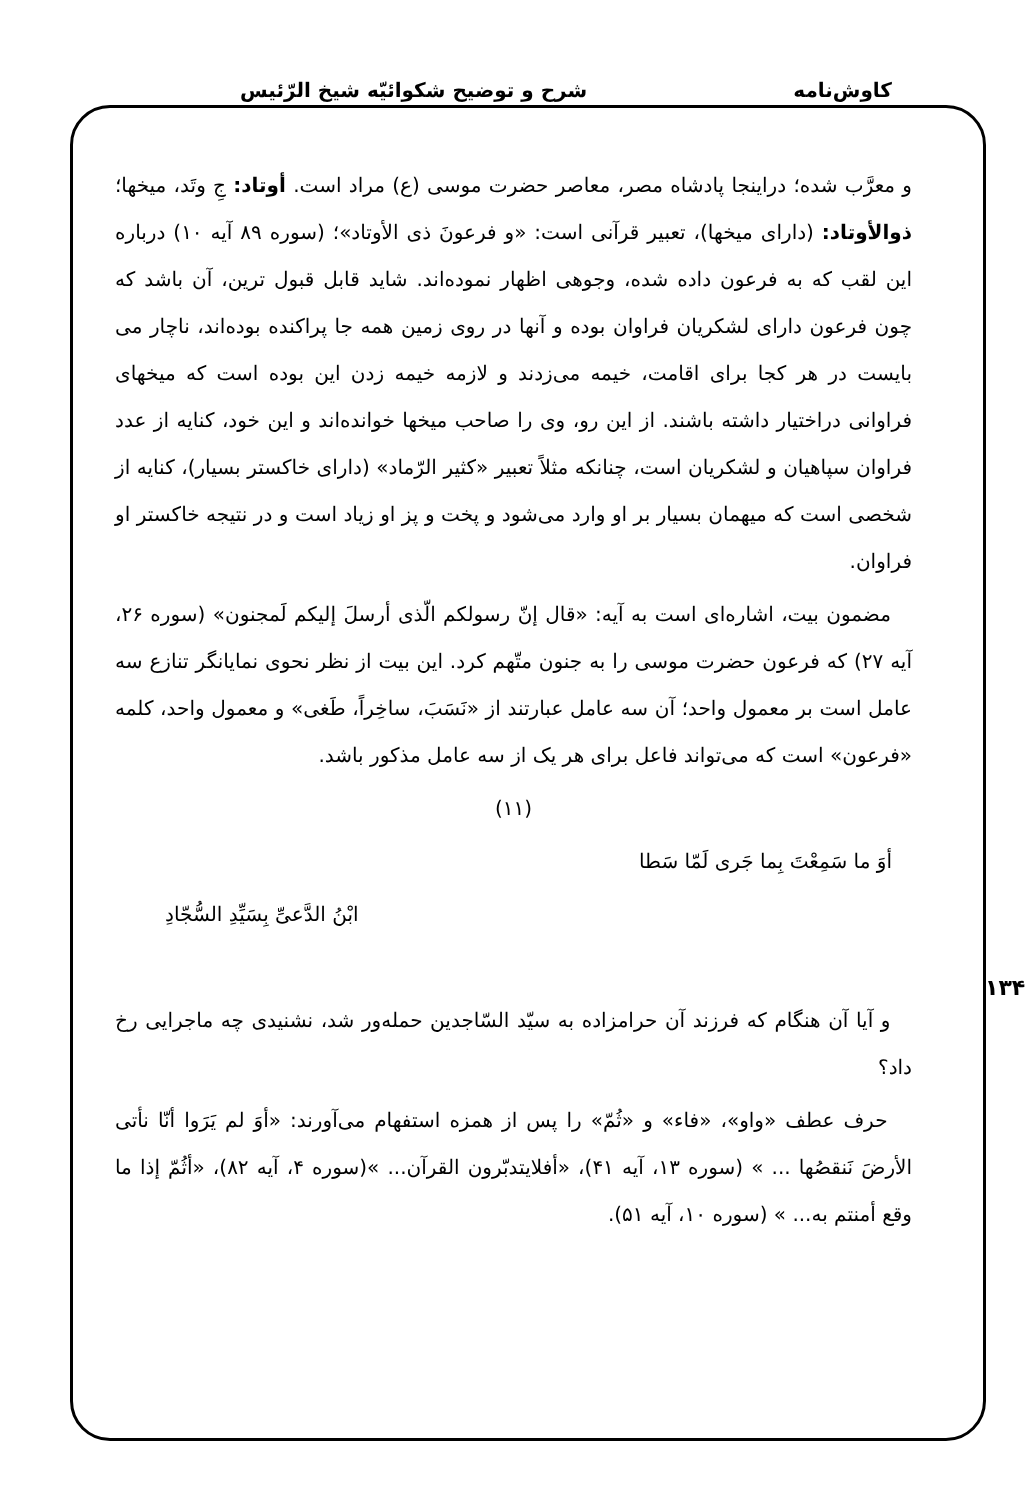کاوش‌نامه شرح و توضیح شکوائیّه شیخ الرّئیس
۱۳۴
و معرَّب شده؛ دراینجا پادشاه مصر، معاصر حضرت موسی (ع) مراد است. أوتاد: جِ وتَد، میخها؛ ذوالأوتاد: (دارای میخها)، تعبیر قرآنی است: «و فرعونَ ذی الأوتاد»؛ (سوره ۸۹ آیه ۱۰) درباره این لقب که به فرعون داده شده، وجوهی اظهار نموده‌اند. شاید قابل قبول ترین، آن باشد که چون فرعون دارای لشکریان فراوان بوده و آنها در روی زمین همه جا پراکنده بوده‌اند، ناچار می بایست در هر کجا برای اقامت، خیمه می‌زدند و لازمه خیمه زدن این بوده است که میخهای فراوانی دراختیار داشته باشند. از این رو، وی را صاحب میخها خوانده‌اند و این خود، کنایه از عدد فراوان سپاهیان و لشکریان است، چنانکه مثلاً تعبیر «کثیر الرّماد» (دارای خاکستر بسیار)، کنایه از شخصی است که میهمان بسیار بر او وارد می‌شود و پخت و پز او زیاد است و در نتیجه خاکستر او فراوان.
مضمون بیت، اشاره‌ای است به آیه: «قال إنّ رسولکم الّذی أرسلَ إلیکم لَمجنون» (سوره ۲۶، آیه ۲۷) که فرعون حضرت موسی را به جنون متّهم کرد. این بیت از نظر نحوی نمایانگر تنازع سه عامل است بر معمول واحد؛ آن سه عامل عبارتند از «نَسَبَ، ساخِراً، طَغی» و معمول واحد، کلمه «فرعون» است که می‌تواند فاعل برای هر یک از سه عامل مذکور باشد.
(۱۱)
أوَ ما سَمِعْتَ بِما جَری لَمّا سَطا
ابْنُ الدَّعیِّ بِسَیِّدِ السُّجّادِ
و آیا آن هنگام که فرزند آن حرامزاده به سیّد السّاجدین حمله‌ور شد، نشنیدی چه ماجرایی رخ داد؟
حرف عطف «واو»، «فاء» و «ثُمّ» را پس از همزه استفهام می‌آورند: «أوَ لم یَرَوا أنّا نأتی الأرضَ نَنقصُها ... » (سوره ۱۳، آیه ۴۱)، «أفلایتدبّرون القرآن... »(سوره ۴، آیه ۸۲)، «أثُمّ إذا ما وقع أمنتم به... » (سوره ۱۰، آیه ۵۱).